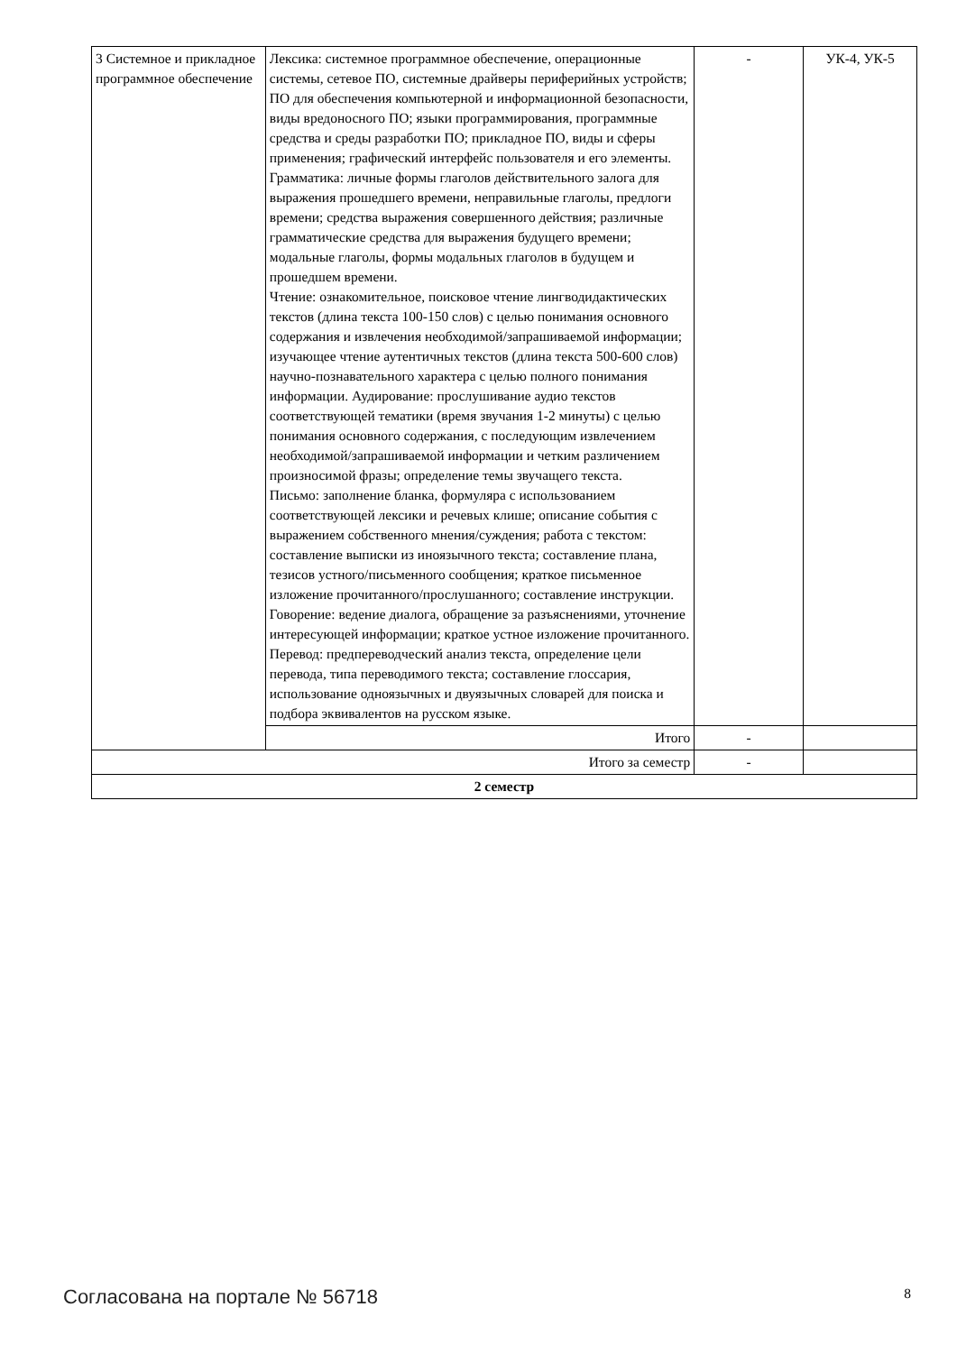| 3 Системное и прикладное программное обеспечение | Лексика: системное программное обеспечение, операционные системы, сетевое ПО, системные драйверы периферийных устройств; ПО для обеспечения компьютерной и информационной безопасности, виды вредоносного ПО; языки программирования, программные средства и среды разработки ПО; прикладное ПО, виды и сферы применения; графический интерфейс пользователя и его элементы. Грамматика: личные формы глаголов действительного залога для выражения прошедшего времени, неправильные глаголы, предлоги времени; средства выражения совершенного действия; различные грамматические средства для выражения будущего времени; модальные глаголы, формы модальных глаголов в будущем и прошедшем времени. Чтение: ознакомительное, поисковое чтение лингводидактических текстов (длина текста 100-150 слов) с целью понимания основного содержания и извлечения необходимой/запрашиваемой информации; изучающее чтение аутентичных текстов (длина текста 500-600 слов) научно-познавательного характера с целью полного понимания информации. Аудирование: прослушивание аудио текстов соответствующей тематики (время звучания 1-2 минуты) с целью понимания основного содержания, с последующим извлечением необходимой/запрашиваемой информации и четким различением произносимой фразы; определение темы звучащего текста. Письмо: заполнение бланка, формуляра с использованием соответствующей лексики и речевых клише; описание события с выражением собственного мнения/суждения; работа с текстом: составление выписки из иноязычного текста; составление плана, тезисов устного/письменного сообщения; краткое письменное изложение прочитанного/прослушанного; составление инструкции. Говорение: ведение диалога, обращение за разъяснениями, уточнение интересующей информации; краткое устное изложение прочитанного. Перевод: предпереводческий анализ текста, определение цели перевода, типа переводимого текста; составление глоссария, использование одноязычных и двуязычных словарей для поиска и подбора эквивалентов на русском языке. | - | УК-4, УК-5 |
| | Итого | - | |
| Итого за семестр | | - | |
| 2 семестр | | | |
Согласована на портале № 56718 8